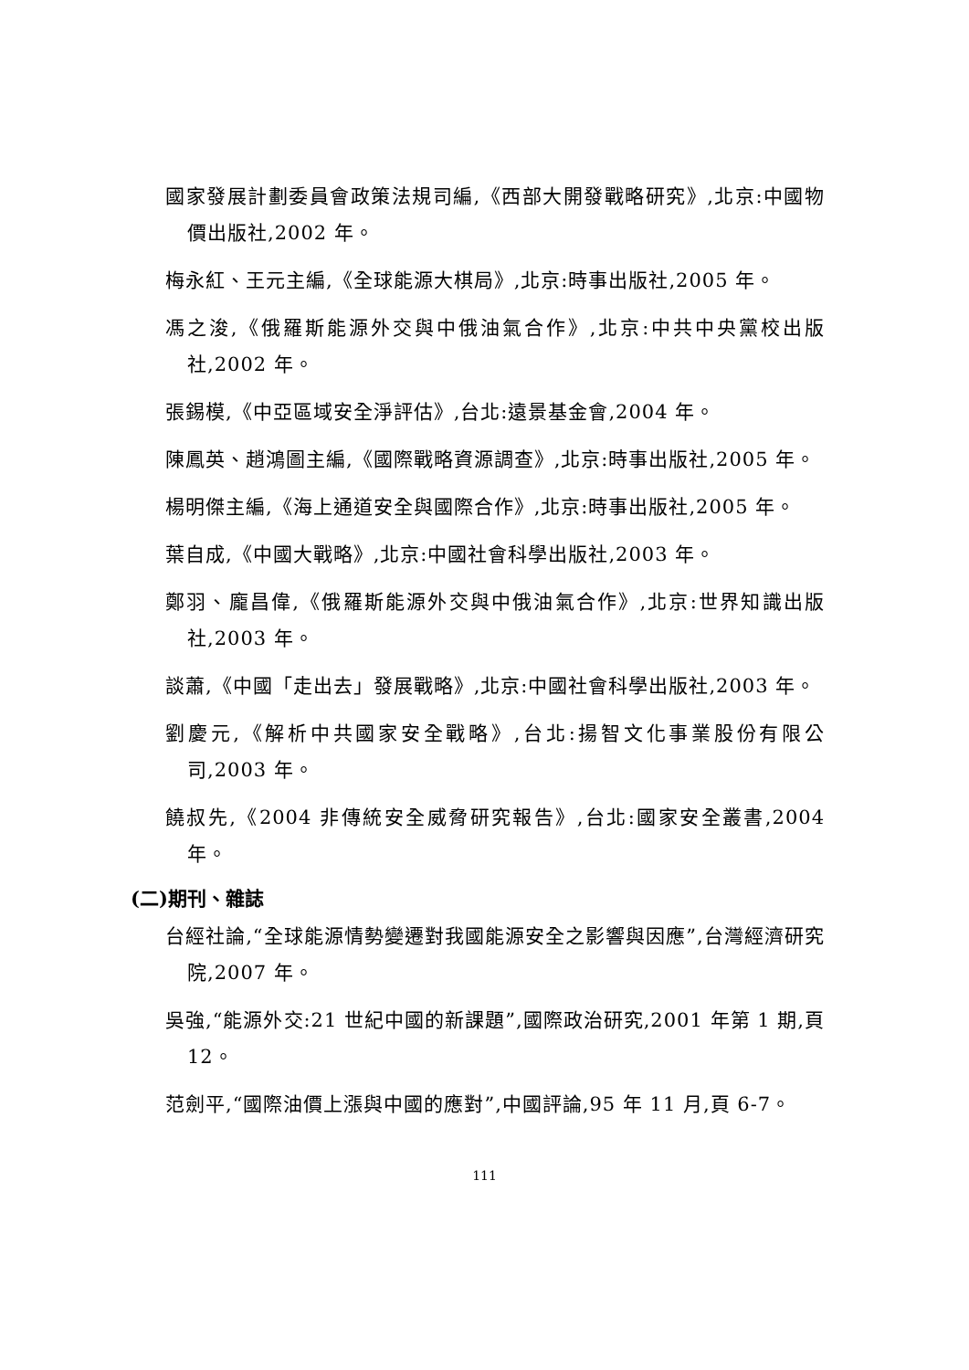國家發展計劃委員會政策法規司編,《西部大開發戰略研究》,北京:中國物價出版社,2002 年。
梅永紅、王元主編,《全球能源大棋局》,北京:時事出版社,2005 年。
馮之浚,《俄羅斯能源外交與中俄油氣合作》,北京:中共中央黨校出版社,2002 年。
張錫模,《中亞區域安全淨評估》,台北:遠景基金會,2004 年。
陳鳳英、趙鴻圖主編,《國際戰略資源調查》,北京:時事出版社,2005 年。
楊明傑主編,《海上通道安全與國際合作》,北京:時事出版社,2005 年。
葉自成,《中國大戰略》,北京:中國社會科學出版社,2003 年。
鄭羽、龐昌偉,《俄羅斯能源外交與中俄油氣合作》,北京:世界知識出版社,2003 年。
談蕭,《中國「走出去」發展戰略》,北京:中國社會科學出版社,2003 年。
劉慶元,《解析中共國家安全戰略》,台北:揚智文化事業股份有限公司,2003 年。
饒叔先,《2004 非傳統安全威脅研究報告》,台北:國家安全叢書,2004 年。
(二)期刊、雜誌
台經社論,“全球能源情勢變遷對我國能源安全之影響與因應”,台灣經濟研究院,2007 年。
吳強,“能源外交:21 世紀中國的新課題”,國際政治研究,2001 年第 1 期,頁 12。
范劍平,“國際油價上漲與中國的應對”,中國評論,95 年 11 月,頁 6-7。
111